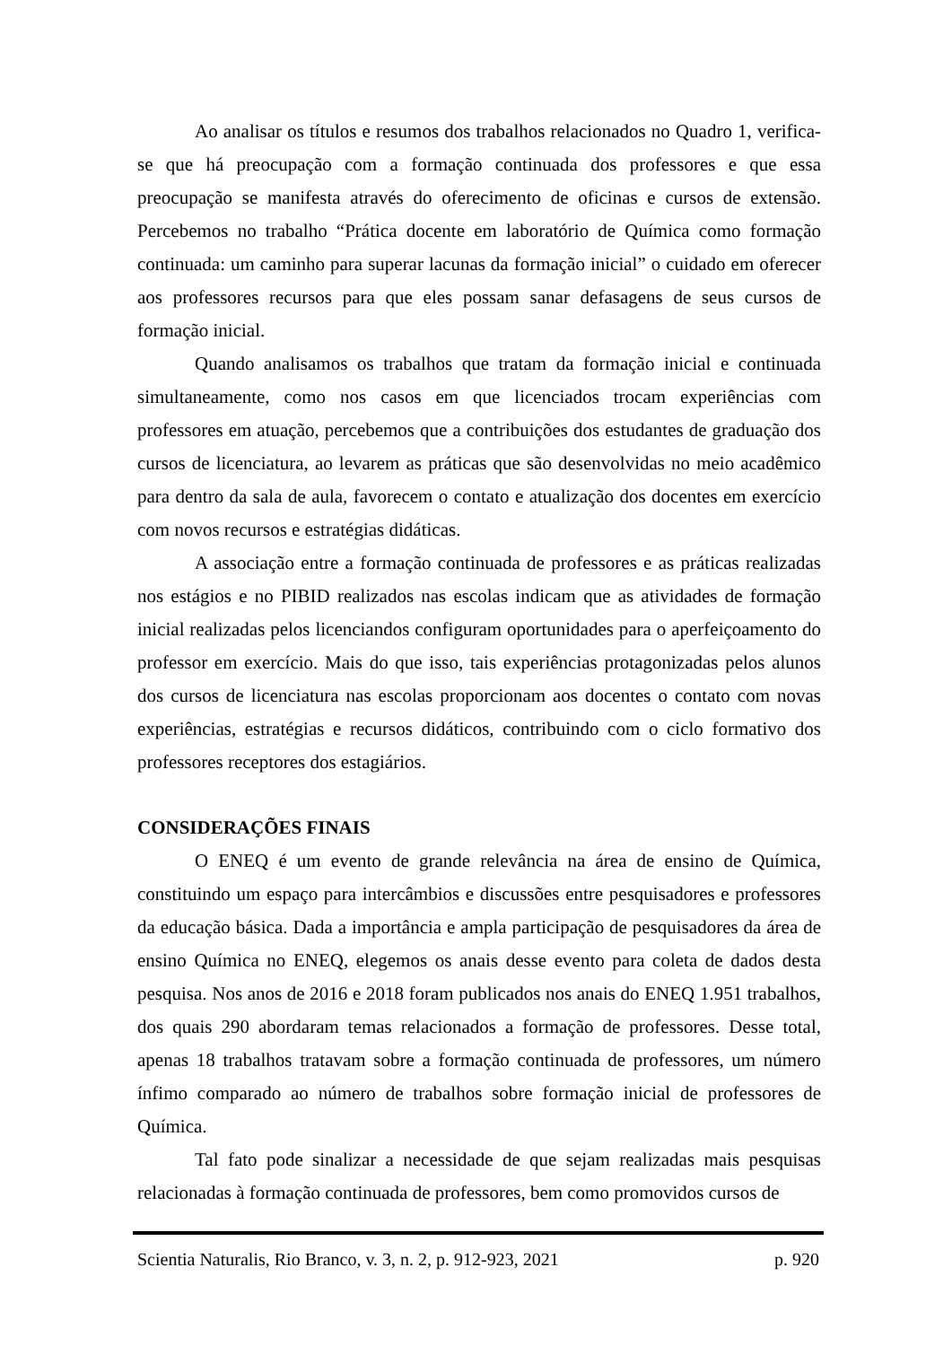Ao analisar os títulos e resumos dos trabalhos relacionados no Quadro 1, verifica-se que há preocupação com a formação continuada dos professores e que essa preocupação se manifesta através do oferecimento de oficinas e cursos de extensão. Percebemos no trabalho “Prática docente em laboratório de Química como formação continuada: um caminho para superar lacunas da formação inicial” o cuidado em oferecer aos professores recursos para que eles possam sanar defasagens de seus cursos de formação inicial.
Quando analisamos os trabalhos que tratam da formação inicial e continuada simultaneamente, como nos casos em que licenciados trocam experiências com professores em atuação, percebemos que a contribuições dos estudantes de graduação dos cursos de licenciatura, ao levarem as práticas que são desenvolvidas no meio acadêmico para dentro da sala de aula, favorecem o contato e atualização dos docentes em exercício com novos recursos e estratégias didáticas.
A associação entre a formação continuada de professores e as práticas realizadas nos estágios e no PIBID realizados nas escolas indicam que as atividades de formação inicial realizadas pelos licenciandos configuram oportunidades para o aperfeiçoamento do professor em exercício. Mais do que isso, tais experiências protagonizadas pelos alunos dos cursos de licenciatura nas escolas proporcionam aos docentes o contato com novas experiências, estratégias e recursos didáticos, contribuindo com o ciclo formativo dos professores receptores dos estagiários.
CONSIDERAÇÕES FINAIS
O ENEQ é um evento de grande relevância na área de ensino de Química, constituindo um espaço para intercâmbios e discussões entre pesquisadores e professores da educação básica. Dada a importância e ampla participação de pesquisadores da área de ensino Química no ENEQ, elegemos os anais desse evento para coleta de dados desta pesquisa. Nos anos de 2016 e 2018 foram publicados nos anais do ENEQ 1.951 trabalhos, dos quais 290 abordaram temas relacionados a formação de professores. Desse total, apenas 18 trabalhos tratavam sobre a formação continuada de professores, um número ínfimo comparado ao número de trabalhos sobre formação inicial de professores de Química.
Tal fato pode sinalizar a necessidade de que sejam realizadas mais pesquisas relacionadas à formação continuada de professores, bem como promovidos cursos de
Scientia Naturalis, Rio Branco, v. 3, n. 2, p. 912-923, 2021 p. 920